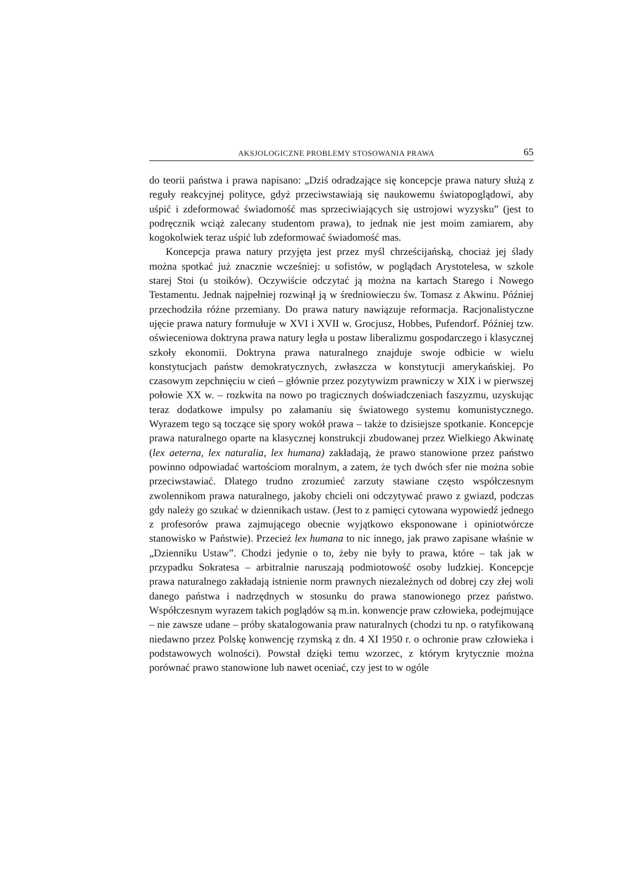AKSJOLOGICZNE PROBLEMY STOSOWANIA PRAWA 65
do teorii państwa i prawa napisano: „Dziś odradzające się koncepcje prawa natury służą z reguły reakcyjnej polityce, gdyż przeciwstawiają się naukowemu światopoglądowi, aby uśpić i zdeformować świadomość mas sprzeciwiających się ustrojowi wyzysku” (jest to podręcznik wciąż zalecany studentom prawa), to jednak nie jest moim zamiarem, aby kogokolwiek teraz uśpić lub zdeformować świadomość mas.
Koncepcja prawa natury przyjęta jest przez myśl chrześcijańską, chociaż jej ślady można spotkać już znacznie wcześniej: u sofistów, w poglądach Arystotelesa, w szkole starej Stoi (u stoików). Oczywiście odczytać ją można na kartach Starego i Nowego Testamentu. Jednak najpełniej rozwinął ją w średniowieczu św. Tomasz z Akwinu. Później przechodziła różne przemiany. Do prawa natury nawiązuje reformacja. Racjonalistyczne ujęcie prawa natury formułuje w XVI i XVII w. Grocjusz, Hobbes, Pufendorf. Później tzw. oświeceniowa doktryna prawa natury legła u postaw liberalizmu gospodarczego i klasycznej szkoły ekonomii. Doktryna prawa naturalnego znajduje swoje odbicie w wielu konstytucjach państw demokratycznych, zwłaszcza w konstytucji amerykańskiej. Po czasowym zepchnięciu w cień – głównie przez pozytywizm prawniczy w XIX i w pierwszej połowie XX w. – rozkwita na nowo po tragicznych doświadczeniach faszyzmu, uzyskując teraz dodatkowe impulsy po załamaniu się światowego systemu komunistycznego. Wyrazem tego są toczące się spory wokół prawa – także to dzisiejsze spotkanie. Koncepcje prawa naturalnego oparte na klasycznej konstrukcji zbudowanej przez Wielkiego Akwinatę (lex aeterna, lex naturalia, lex humana) zakładają, że prawo stanowione przez państwo powinno odpowiadać wartościom moralnym, a zatem, że tych dwóch sfer nie można sobie przeciwstawiać. Dlatego trudno zrozumieć zarzuty stawiane często współczesnym zwolennikom prawa naturalnego, jakoby chcieli oni odczytywać prawo z gwiazd, podczas gdy należy go szukać w dziennikach ustaw. (Jest to z pamięci cytowana wypowiedź jednego z profesorów prawa zajmującego obecnie wyjątkowo eksponowane i opiniotwórcze stanowisko w Państwie). Przecież lex humana to nic innego, jak prawo zapisane właśnie w „Dzienniku Ustaw”. Chodzi jedynie o to, żeby nie były to prawa, które – tak jak w przypadku Sokratesa – arbitralnie naruszają podmiotowość osoby ludzkiej. Koncepcje prawa naturalnego zakładają istnienie norm prawnych niezależnych od dobrej czy złej woli danego państwa i nadrzędnych w stosunku do prawa stanowionego przez państwo. Współczesnym wyrazem takich poglądów są m.in. konwencje praw człowieka, podejmujące – nie zawsze udane – próby skatalogowania praw naturalnych (chodzi tu np. o ratyfikowaną niedawno przez Polskę konwencję rzymską z dn. 4 XI 1950 r. o ochronie praw człowieka i podstawowych wolności). Powstał dzięki temu wzorzec, z którym krytycznie można porównać prawo stanowione lub nawet oceniać, czy jest to w ogóle